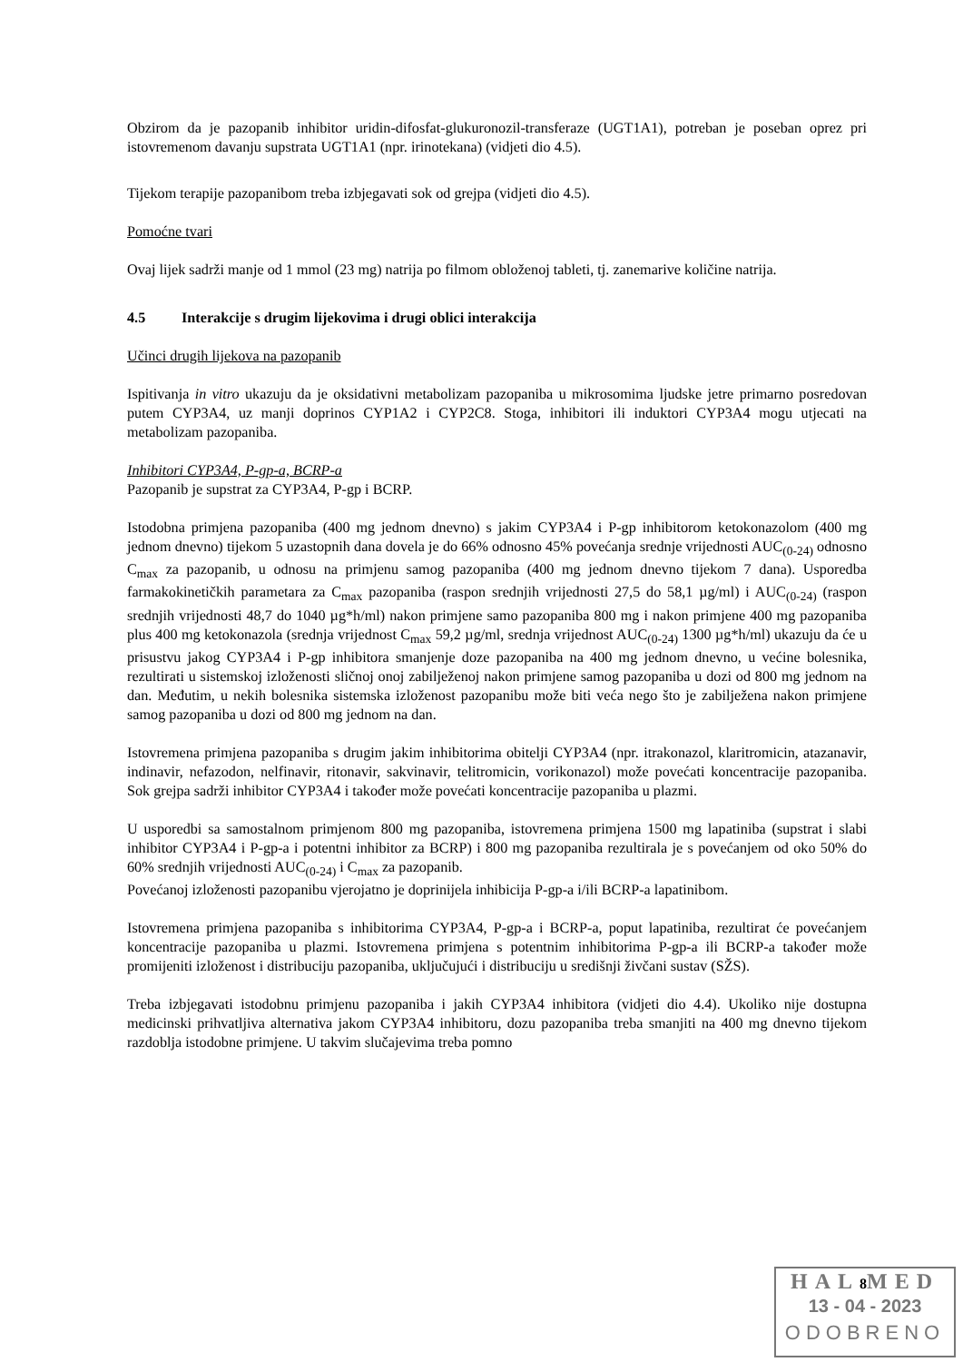Obzirom da je pazopanib inhibitor uridin-difosfat-glukuronozil-transferaze (UGT1A1), potreban je poseban oprez pri istovremenom davanju supstrata UGT1A1 (npr. irinotekana) (vidjeti dio 4.5).
Tijekom terapije pazopanibom treba izbjegavati sok od grejpa (vidjeti dio 4.5).
Pomoćne tvari
Ovaj lijek sadrži manje od 1 mmol (23 mg) natrija po filmom obloženoj tableti, tj. zanemarive količine natrija.
4.5 Interakcije s drugim lijekovima i drugi oblici interakcija
Učinci drugih lijekova na pazopanib
Ispitivanja in vitro ukazuju da je oksidativni metabolizam pazopaniba u mikrosomima ljudske jetre primarno posredovan putem CYP3A4, uz manji doprinos CYP1A2 i CYP2C8. Stoga, inhibitori ili induktori CYP3A4 mogu utjecati na metabolizam pazopaniba.
Inhibitori CYP3A4, P-gp-a, BCRP-a
Pazopanib je supstrat za CYP3A4, P-gp i BCRP.
Istodobna primjena pazopaniba (400 mg jednom dnevno) s jakim CYP3A4 i P-gp inhibitorom ketokonazolom (400 mg jednom dnevno) tijekom 5 uzastopnih dana dovela je do 66% odnosno 45% povećanja srednje vrijednosti AUC<sub>(0-24)</sub> odnosno C<sub>max</sub> za pazopanib, u odnosu na primjenu samog pazopaniba (400 mg jednom dnevno tijekom 7 dana). Usporedba farmakokinetičkih parametara za C<sub>max</sub> pazopaniba (raspon srednjih vrijednosti 27,5 do 58,1 µg/ml) i AUC<sub>(0-24)</sub> (raspon srednjih vrijednosti 48,7 do 1040 µg*h/ml) nakon primjene samo pazopaniba 800 mg i nakon primjene 400 mg pazopaniba plus 400 mg ketokonazola (srednja vrijednost C<sub>max</sub> 59,2 µg/ml, srednja vrijednost AUC<sub>(0-24)</sub> 1300 µg*h/ml) ukazuju da će u prisustvu jakog CYP3A4 i P-gp inhibitora smanjenje doze pazopaniba na 400 mg jednom dnevno, u većine bolesnika, rezultirati u sistemskoj izloženosti sličnoj onoj zabilježenoj nakon primjene samog pazopaniba u dozi od 800 mg jednom na dan. Međutim, u nekih bolesnika sistemska izloženost pazopanibu može biti veća nego što je zabilježena nakon primjene samog pazopaniba u dozi od 800 mg jednom na dan.
Istovremena primjena pazopaniba s drugim jakim inhibitorima obitelji CYP3A4 (npr. itrakonazol, klaritromicin, atazanavir, indinavir, nefazodon, nelfinavir, ritonavir, sakvinavir, telitromicin, vorikonazol) može povećati koncentracije pazopaniba. Sok grejpa sadrži inhibitor CYP3A4 i također može povećati koncentracije pazopaniba u plazmi.
U usporedbi sa samostalnom primjenom 800 mg pazopaniba, istovremena primjena 1500 mg lapatiniba (supstrat i slabi inhibitor CYP3A4 i P-gp-a i potentni inhibitor za BCRP) i 800 mg pazopaniba rezultirala je s povećanjem od oko 50% do 60% srednjih vrijednosti AUC<sub>(0-24)</sub> i C<sub>max</sub> za pazopanib.
Povećanoj izloženosti pazopanibu vjerojatno je doprinijela inhibicija P-gp-a i/ili BCRP-a lapatinibom.
Istovremena primjena pazopaniba s inhibitorima CYP3A4, P-gp-a i BCRP-a, poput lapatiniba, rezultirat će povećanjem koncentracije pazopaniba u plazmi. Istovremena primjena s potentnim inhibitorima P-gp-a ili BCRP-a također može promijeniti izloženost i distribuciju pazopaniba, uključujući i distribuciju u središnji živčani sustav (SŽS).
Treba izbjegavati istodobnu primjenu pazopaniba i jakih CYP3A4 inhibitora (vidjeti dio 4.4). Ukoliko nije dostupna medicinski prihvatljiva alternativa jakom CYP3A4 inhibitoru, dozu pazopaniba treba smanjiti na 400 mg dnevno tijekom razdoblja istodobne primjene. U takvim slučajevima treba pomno
HAL8 MED
13 - 04 - 2023
ODOBRENO